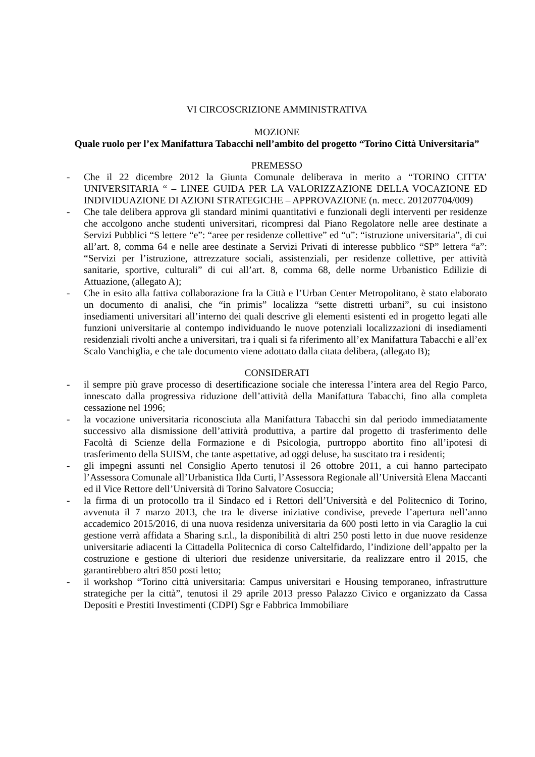VI CIRCOSCRIZIONE AMMINISTRATIVA
MOZIONE
Quale ruolo per l’ex Manifattura Tabacchi nell’ambito del progetto “Torino Città Universitaria”
PREMESSO
- Che il 22 dicembre 2012 la Giunta Comunale deliberava in merito a “TORINO CITTA’ UNIVERSITARIA “ – LINEE GUIDA PER LA VALORIZZAZIONE DELLA VOCAZIONE ED INDIVIDUAZIONE DI AZIONI STRATEGICHE – APPROVAZIONE (n. mecc. 201207704/009)
- Che tale delibera approva gli standard minimi quantitativi e funzionali degli interventi per residenze che accolgono anche studenti universitari, ricompresi dal Piano Regolatore nelle aree destinate a Servizi Pubblici “S lettere “e”: “aree per residenze collettive” ed “u”: “istruzione universitaria”, di cui all’art. 8, comma 64 e nelle aree destinate a Servizi Privati di interesse pubblico “SP” lettera “a”: “Servizi per l’istruzione, attrezzature sociali, assistenziali, per residenze collettive, per attività sanitarie, sportive, culturali” di cui all’art. 8, comma 68, delle norme Urbanistico Edilizie di Attuazione, (allegato A);
- Che in esito alla fattiva collaborazione fra la Città e l’Urban Center Metropolitano, è stato elaborato un documento di analisi, che “in primis” localizza “sette distretti urbani”, su cui insistono insediamenti universitari all’interno dei quali descrive gli elementi esistenti ed in progetto legati alle funzioni universitarie al contempo individuando le nuove potenziali localizzazioni di insediamenti residenziali rivolti anche a universitari, tra i quali si fa riferimento all’ex Manifattura Tabacchi e all’ex Scalo Vanchiglia, e che tale documento viene adottato dalla citata delibera, (allegato B);
CONSIDERATI
- il sempre più grave processo di desertificazione sociale che interessa l’intera area del Regio Parco, innescato dalla progressiva riduzione dell’attività della Manifattura Tabacchi, fino alla completa cessazione nel 1996;
- la vocazione universitaria riconosciuta alla Manifattura Tabacchi sin dal periodo immediatamente successivo alla dismissione dell’attività produttiva, a partire dal progetto di trasferimento delle Facoltà di Scienze della Formazione e di Psicologia, purtroppo abortito fino all’ipotesi di trasferimento della SUISM, che tante aspettative, ad oggi deluse, ha suscitato tra i residenti;
- gli impegni assunti nel Consiglio Aperto tenutosi il 26 ottobre 2011, a cui hanno partecipato l’Assessora Comunale all’Urbanistica Ilda Curti, l’Assessora Regionale all’Università Elena Maccanti ed il Vice Rettore dell’Università di Torino Salvatore Cosuccia;
- la firma di un protocollo tra il Sindaco ed i Rettori dell’Università e del Politecnico di Torino, avvenuta il 7 marzo 2013, che tra le diverse iniziative condivise, prevede l’apertura nell’anno accademico 2015/2016, di una nuova residenza universitaria da 600 posti letto in via Caraglio la cui gestione verrà affidata a Sharing s.r.l., la disponibilità di altri 250 posti letto in due nuove residenze universitarie adiacenti la Cittadella Politecnica di corso Caltelfidardo, l’indizione dell’appalto per la costruzione e gestione di ulteriori due residenze universitarie, da realizzare entro il 2015, che garantirebbero altri 850 posti letto;
- il workshop “Torino città universitaria: Campus universitari e Housing temporaneo, infrastrutture strategiche per la città”, tenutosi il 29 aprile 2013 presso Palazzo Civico e organizzato da Cassa Depositi e Prestiti Investimenti (CDPI) Sgr e Fabbrica Immobiliare